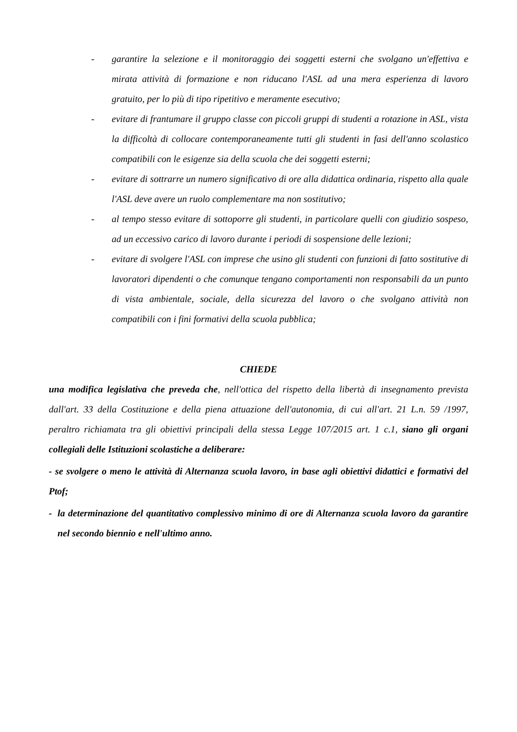- garantire la selezione e il monitoraggio dei soggetti esterni che svolgano un'effettiva e mirata attività di formazione e non riducano l'ASL ad una mera esperienza di lavoro gratuito, per lo più di tipo ripetitivo e meramente esecutivo;
- evitare di frantumare il gruppo classe con piccoli gruppi di studenti a rotazione in ASL, vista la difficoltà di collocare contemporaneamente tutti gli studenti in fasi dell'anno scolastico compatibili con le esigenze sia della scuola che dei soggetti esterni;
- evitare di sottrarre un numero significativo di ore alla didattica ordinaria, rispetto alla quale l'ASL deve avere un ruolo complementare ma non sostitutivo;
- al tempo stesso evitare di sottoporre gli studenti, in particolare quelli con giudizio sospeso, ad un eccessivo carico di lavoro durante i periodi di sospensione delle lezioni;
- evitare di svolgere l'ASL con imprese che usino gli studenti con funzioni di fatto sostitutive di lavoratori dipendenti o che comunque tengano comportamenti non responsabili da un punto di vista ambientale, sociale, della sicurezza del lavoro o che svolgano attività non compatibili con i fini formativi della scuola pubblica;
CHIEDE
una modifica legislativa che preveda che, nell'ottica del rispetto della libertà di insegnamento prevista dall'art. 33 della Costituzione e della piena attuazione dell'autonomia, di cui all'art. 21 L.n. 59 /1997, peraltro richiamata tra gli obiettivi principali della stessa Legge 107/2015 art. 1 c.1, siano gli organi collegiali delle Istituzioni scolastiche a deliberare:
- se svolgere o meno le attività di Alternanza scuola lavoro, in base agli obiettivi didattici e formativi del Ptof;
- la determinazione del quantitativo complessivo minimo di ore di Alternanza scuola lavoro da garantire nel secondo biennio e nell'ultimo anno.